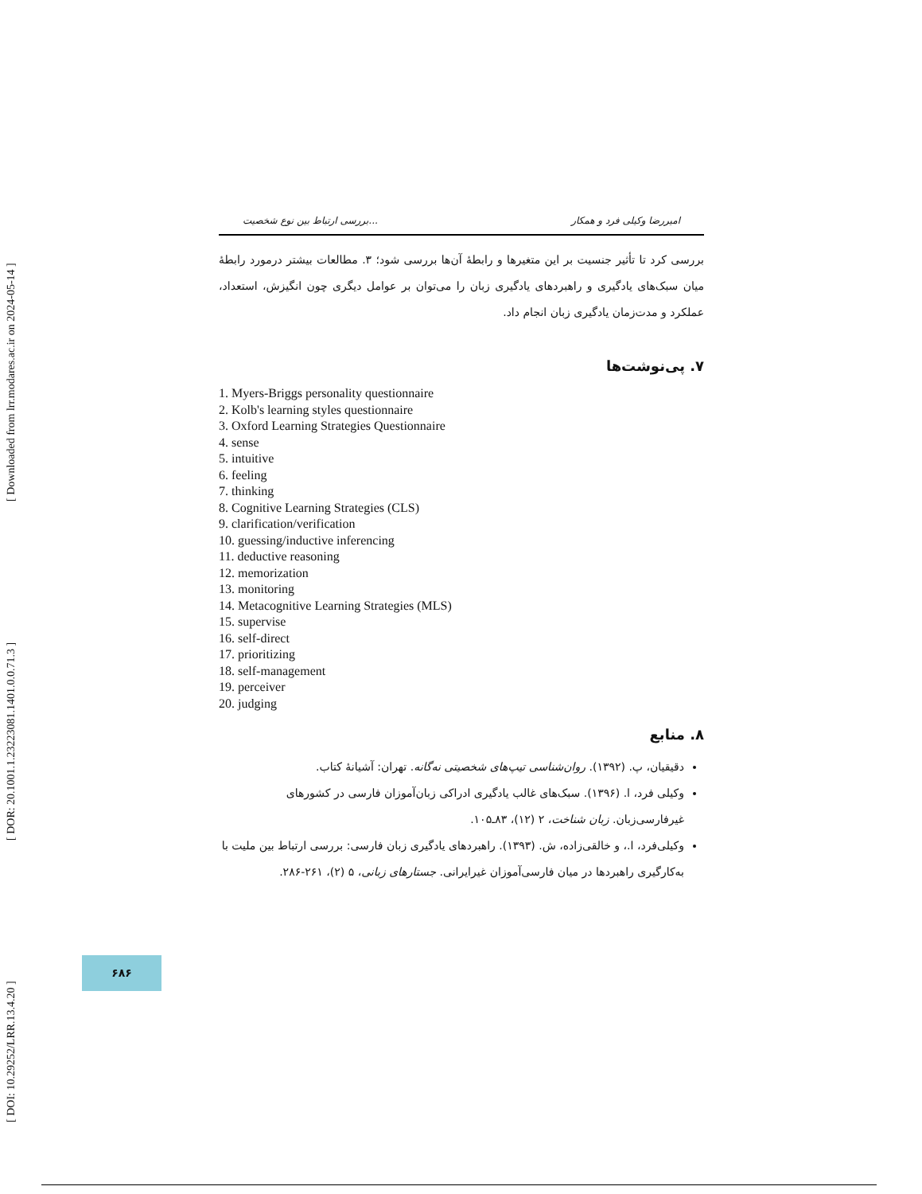[ DOI: 10.29252/LRR.13.4.20 ] [ DOR: 20.1001.1.23223081.1401.0.0.71.3 ] [ Downloaded from lrr.modares.ac.ir on 2024-05-14 ]
بررسی ارتباط بین نوع شخصیت... امیررضا وکیلی فرد و همکار
بررسی کرد تا تأثیر جنسیت بر این متغیرها و رابطهٔ آن‌ها بررسی شود؛ ۳. مطالعات بیشتر درمورد رابطهٔ میان سبک‌های یادگیری و راهبردهای یادگیری زبان را می‌توان بر عوامل دیگری چون انگیزش، استعداد، عملکرد و مدت‌زمان یادگیری زبان انجام داد.
۷. پی‌نوشت‌ها
1. Myers-Briggs personality questionnaire
2. Kolb's learning styles questionnaire
3. Oxford Learning Strategies Questionnaire
4. sense
5. intuitive
6. feeling
7. thinking
8. Cognitive Learning Strategies (CLS)
9. clarification/verification
10. guessing/inductive inferencing
11. deductive reasoning
12. memorization
13. monitoring
14. Metacognitive Learning Strategies (MLS)
15. supervise
16. self-direct
17. prioritizing
18. self-management
19. perceiver
20. judging
۸. منابع
دقیقیان، پ. (۱۳۹۲). روان‌شناسی تیپ‌های شخصیتی نه‌گانه. تهران: آشیانهٔ کتاب.
وکیلی فرد، ا. (۱۳۹۶). سبک‌های غالب یادگیری ادراکی زبان‌آموزان فارسی در کشورهای غیرفارسی‌زبان. زبان شناخت، ۲ (۱۲)، ۸۳ـ۱۰۵.
وکیلی‌فرد، ا.، و خالقی‌زاده، ش. (۱۳۹۳). راهبردهای یادگیری زبان فارسی: بررسی ارتباط بین ملیت با به‌کارگیری راهبردها در میان فارسی‌آموزان غیرایرانی. جستارهای زبانی، ۵ (۲)، ۲۶۱-۲۸۶.
۶۸۶